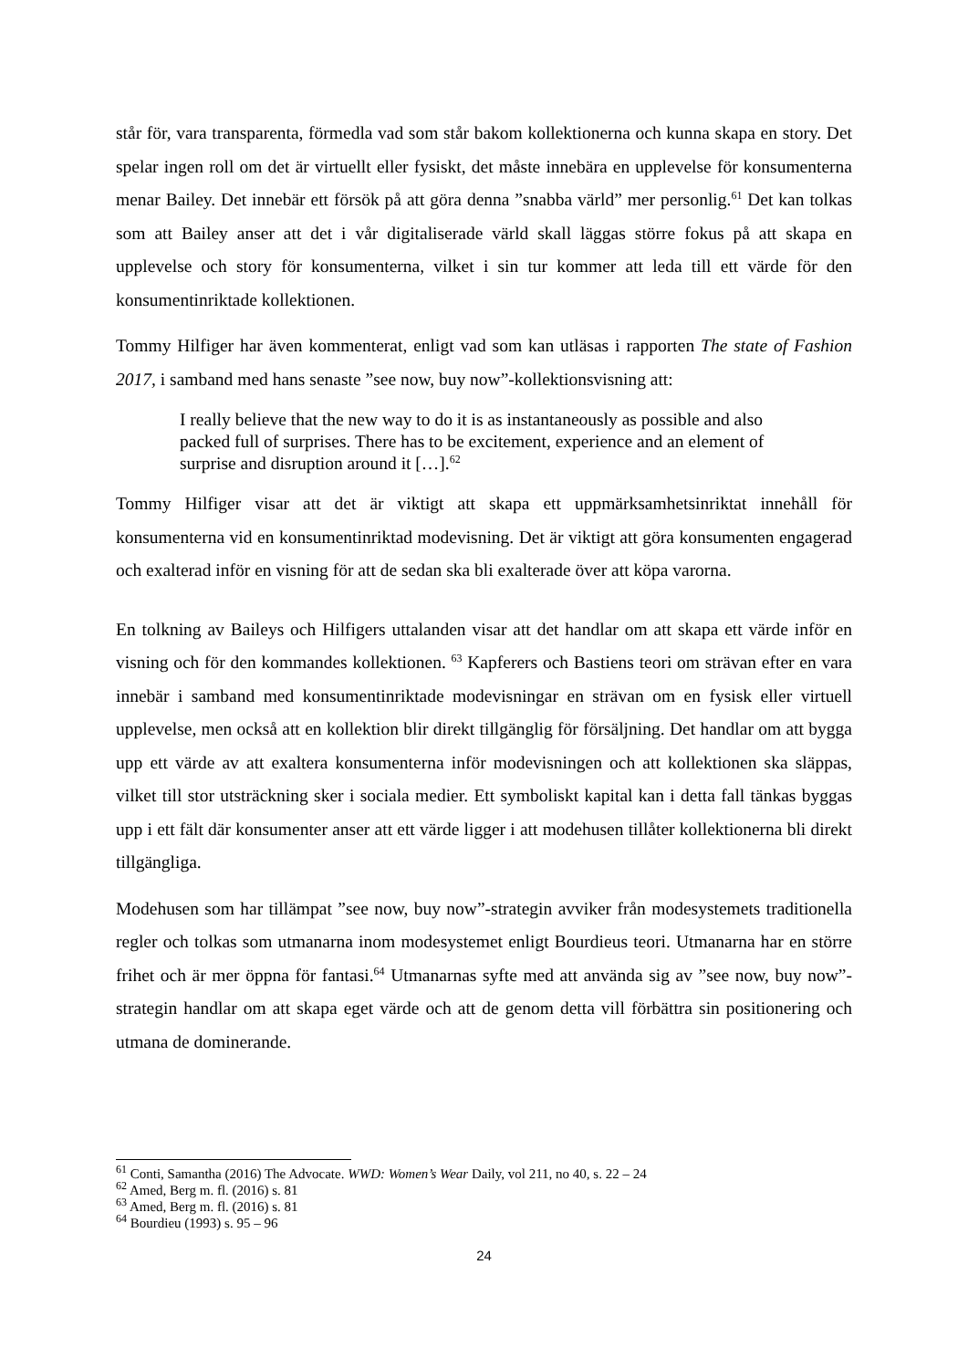står för, vara transparenta, förmedla vad som står bakom kollektionerna och kunna skapa en story. Det spelar ingen roll om det är virtuellt eller fysiskt, det måste innebära en upplevelse för konsumenterna menar Bailey. Det innebär ett försök på att göra denna ”snabba värld” mer personlig.<sup>61</sup> Det kan tolkas som att Bailey anser att det i vår digitaliserade värld skall läggas större fokus på att skapa en upplevelse och story för konsumenterna, vilket i sin tur kommer att leda till ett värde för den konsumentinriktade kollektionen.
Tommy Hilfiger har även kommenterat, enligt vad som kan utläsas i rapporten The state of Fashion 2017, i samband med hans senaste ”see now, buy now”-kollektionsvisning att:
I really believe that the new way to do it is as instantaneously as possible and also packed full of surprises. There has to be excitement, experience and an element of surprise and disruption around it […].<sup>62</sup>
Tommy Hilfiger visar att det är viktigt att skapa ett uppmärksamhetsinriktat innehåll för konsumenterna vid en konsumentinriktad modevisning. Det är viktigt att göra konsumenten engagerad och exalterad inför en visning för att de sedan ska bli exalterade över att köpa varorna.
En tolkning av Baileys och Hilfigers uttalanden visar att det handlar om att skapa ett värde inför en visning och för den kommandes kollektionen. <sup>63</sup> Kapferers och Bastiens teori om strävan efter en vara innebär i samband med konsumentinriktade modevisningar en strävan om en fysisk eller virtuell upplevelse, men också att en kollektion blir direkt tillgänglig för försäljning. Det handlar om att bygga upp ett värde av att exaltera konsumenterna inför modevisningen och att kollektionen ska släppas, vilket till stor utsträckning sker i sociala medier. Ett symboliskt kapital kan i detta fall tänkas byggas upp i ett fält där konsumenter anser att ett värde ligger i att modehusen tillåter kollektionerna bli direkt tillgängliga.
Modehusen som har tillämpat ”see now, buy now”-strategin avviker från modesystemets traditionella regler och tolkas som utmanarna inom modesystemet enligt Bourdieus teori. Utmanarna har en större frihet och är mer öppna för fantasi.<sup>64</sup> Utmanarnas syfte med att använda sig av ”see now, buy now”-strategin handlar om att skapa eget värde och att de genom detta vill förbättra sin positionering och utmana de dominerande.
<sup>61</sup> Conti, Samantha (2016) The Advocate. WWD: Women’s Wear Daily, vol 211, no 40, s. 22 – 24
<sup>62</sup> Amed, Berg m. fl. (2016) s. 81
<sup>63</sup> Amed, Berg m. fl. (2016) s. 81
<sup>64</sup> Bourdieu (1993) s. 95 – 96
24